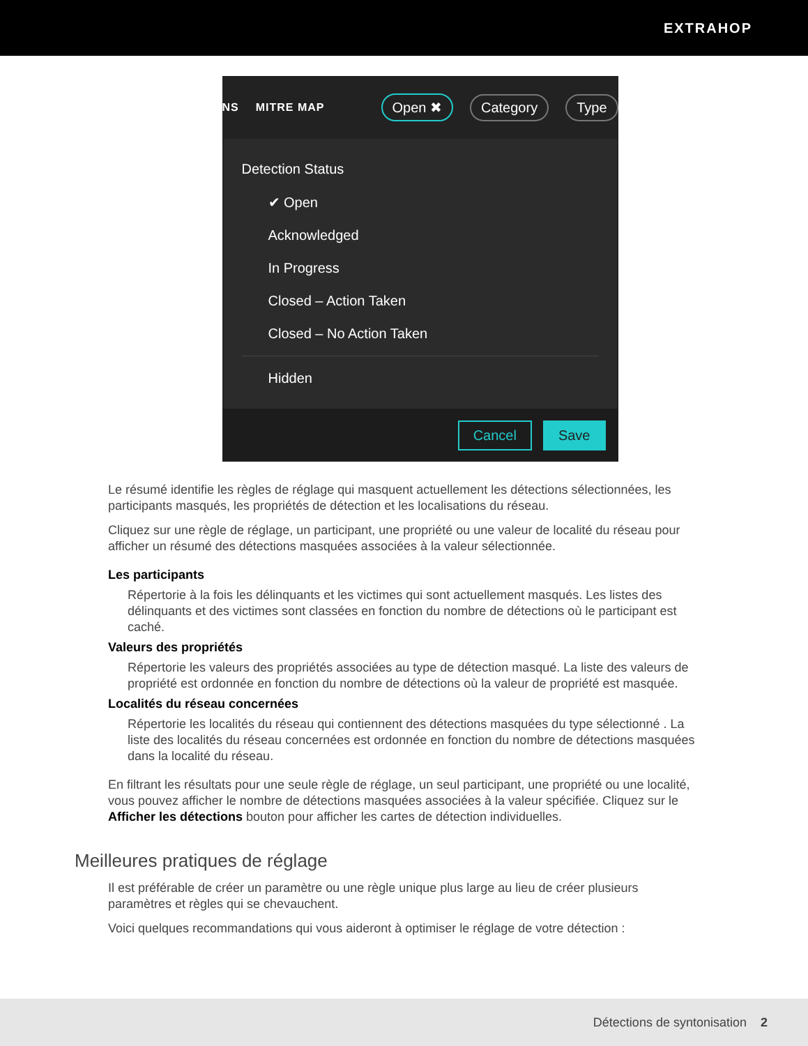EXTRAHOP
NS MITRE MAP Open ✖ Category Type
Detection Status
✔ Open
Acknowledged
In Progress
Closed – Action Taken
Closed – No Action Taken
Hidden
Cancel Save
Le résumé identifie les règles de réglage qui masquent actuellement les détections sélectionnées, les participants masqués, les propriétés de détection et les localisations du réseau.
Cliquez sur une règle de réglage, un participant, une propriété ou une valeur de localité du réseau pour afficher un résumé des détections masquées associées à la valeur sélectionnée.
Les participants
Répertorie à la fois les délinquants et les victimes qui sont actuellement masqués. Les listes des délinquants et des victimes sont classées en fonction du nombre de détections où le participant est caché.
Valeurs des propriétés
Répertorie les valeurs des propriétés associées au type de détection masqué. La liste des valeurs de propriété est ordonnée en fonction du nombre de détections où la valeur de propriété est masquée.
Localités du réseau concernées
Répertorie les localités du réseau qui contiennent des détections masquées du type sélectionné . La liste des localités du réseau concernées est ordonnée en fonction du nombre de détections masquées dans la localité du réseau.
En filtrant les résultats pour une seule règle de réglage, un seul participant, une propriété ou une localité, vous pouvez afficher le nombre de détections masquées associées à la valeur spécifiée. Cliquez sur le Afficher les détections bouton pour afficher les cartes de détection individuelles.
Meilleures pratiques de réglage
Il est préférable de créer un paramètre ou une règle unique plus large au lieu de créer plusieurs paramètres et règles qui se chevauchent.
Voici quelques recommandations qui vous aideront à optimiser le réglage de votre détection :
Détections de syntonisation 2